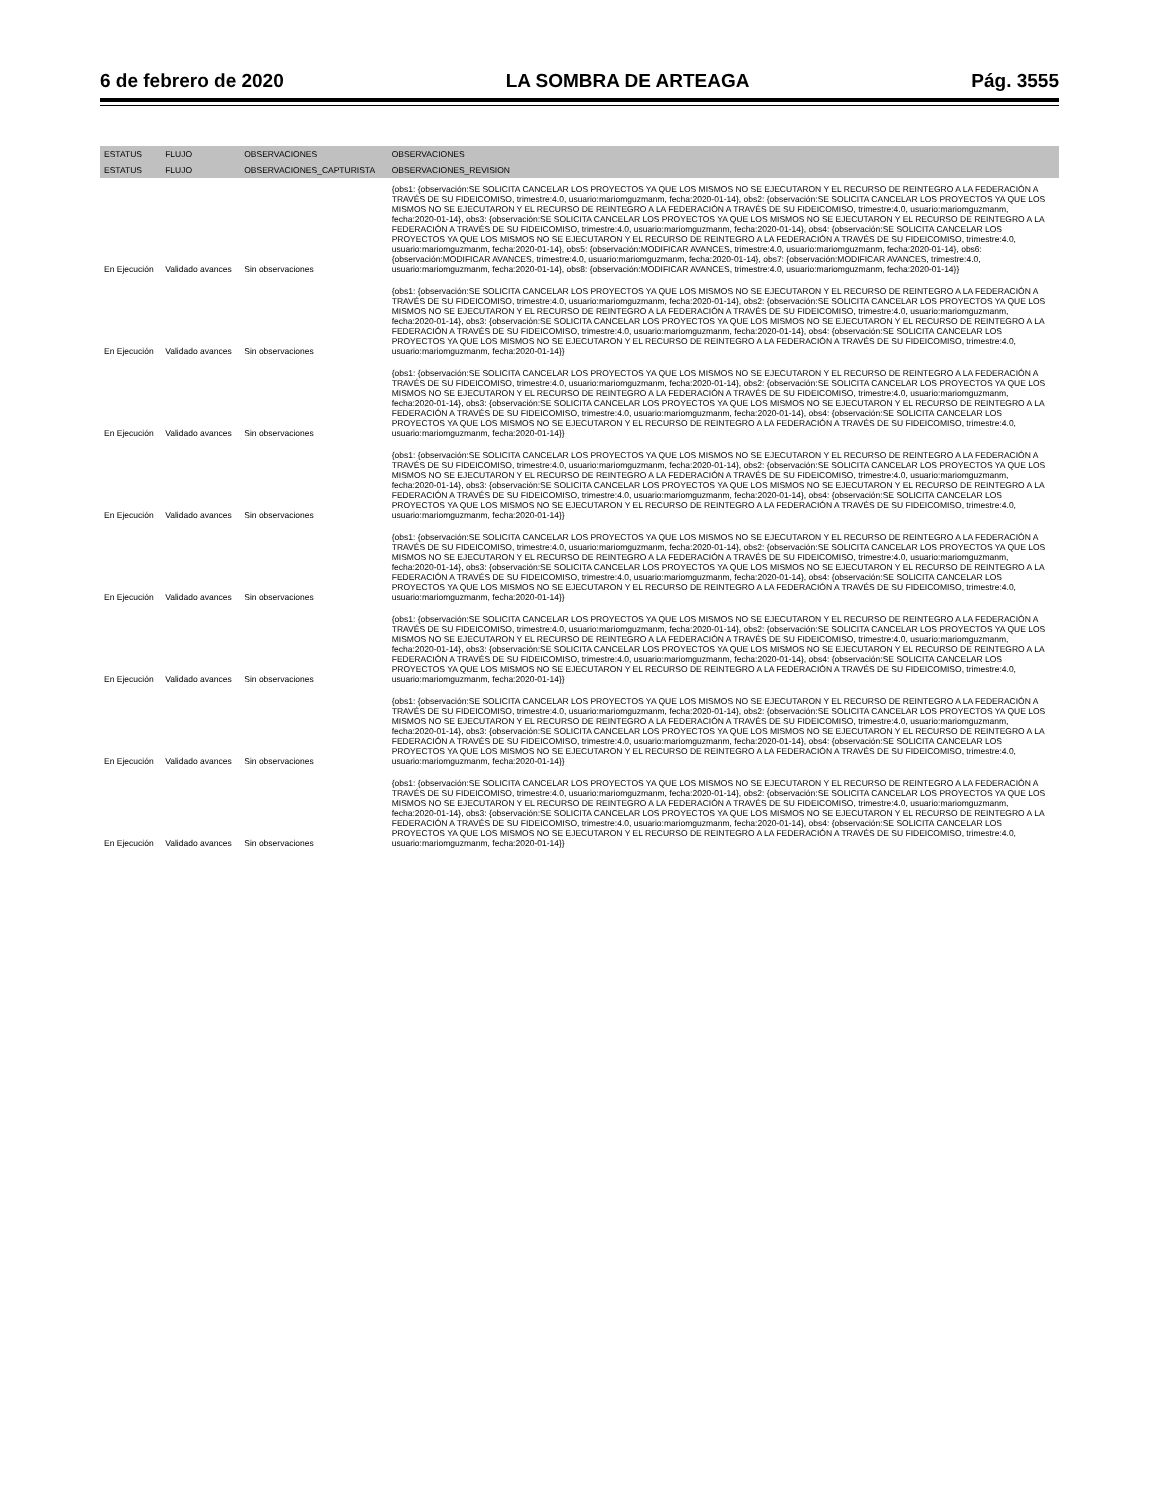6 de febrero de 2020 LA SOMBRA DE ARTEAGA Pág. 3555
| ESTATUS | FLUJO | OBSERVACIONES | OBSERVACIONES |
| --- | --- | --- | --- |
| ESTATUS | FLUJO | OBSERVACIONES_CAPTURISTA | OBSERVACIONES_REVISION |
| En Ejecución | Validado avances | Sin observaciones | {obs1: {observación:SE SOLICITA CANCELAR LOS PROYECTOS YA QUE LOS MISMOS NO SE EJECUTARON Y EL RECURSO DE REINTEGRO A LA FEDERACIÓN A TRAVÉS DE SU FIDEICOMISO, trimestre:4.0, usuario:mariomguzmanm, fecha:2020-01-14}, obs2: {observación:SE SOLICITA CANCELAR LOS PROYECTOS YA QUE LOS MISMOS NO SE EJECUTARON Y EL RECURSO DE REINTEGRO A LA FEDERACIÓN A TRAVÉS DE SU FIDEICOMISO, trimestre:4.0, usuario:mariomguzmanm, fecha:2020-01-14}, obs3: {observación:SE SOLICITA CANCELAR LOS PROYECTOS YA QUE LOS MISMOS NO SE EJECUTARON Y EL RECURSO DE REINTEGRO A LA FEDERACIÓN A TRAVÉS DE SU FIDEICOMISO, trimestre:4.0, usuario:mariomguzmanm, fecha:2020-01-14}, obs4: {observación:SE SOLICITA CANCELAR LOS PROYECTOS YA QUE LOS MISMOS NO SE EJECUTARON Y EL RECURSO DE REINTEGRO A LA FEDERACIÓN A TRAVÉS DE SU FIDEICOMISO, trimestre:4.0, usuario:mariomguzmanm, fecha:2020-01-14}, obs5: {observación:MODIFICAR AVANCES, trimestre:4.0, usuario:mariomguzmanm, fecha:2020-01-14}, obs6: {observación:MODIFICAR AVANCES, trimestre:4.0, usuario:mariomguzmanm, fecha:2020-01-14}, obs7: {observación:MODIFICAR AVANCES, trimestre:4.0, usuario:mariomguzmanm, fecha:2020-01-14}, obs8: {observación:MODIFICAR AVANCES, trimestre:4.0, usuario:mariomguzmanm, fecha:2020-01-14}} |
| En Ejecución | Validado avances | Sin observaciones | {obs1: {observación:SE SOLICITA CANCELAR LOS PROYECTOS YA QUE LOS MISMOS NO SE EJECUTARON Y EL RECURSO DE REINTEGRO A LA FEDERACIÓN A TRAVÉS DE SU FIDEICOMISO, trimestre:4.0, usuario:mariomguzmanm, fecha:2020-01-14}, obs2: {observación:SE SOLICITA CANCELAR LOS PROYECTOS YA QUE LOS MISMOS NO SE EJECUTARON Y EL RECURSO DE REINTEGRO A LA FEDERACIÓN A TRAVÉS DE SU FIDEICOMISO, trimestre:4.0, usuario:mariomguzmanm, fecha:2020-01-14}, obs3: {observación:SE SOLICITA CANCELAR LOS PROYECTOS YA QUE LOS MISMOS NO SE EJECUTARON Y EL RECURSO DE REINTEGRO A LA FEDERACIÓN A TRAVÉS DE SU FIDEICOMISO, trimestre:4.0, usuario:mariomguzmanm, fecha:2020-01-14}, obs4: {observación:SE SOLICITA CANCELAR LOS PROYECTOS YA QUE LOS MISMOS NO SE EJECUTARON Y EL RECURSO DE REINTEGRO A LA FEDERACIÓN A TRAVÉS DE SU FIDEICOMISO, trimestre:4.0, usuario:mariomguzmanm, fecha:2020-01-14}} |
| En Ejecución | Validado avances | Sin observaciones | {obs1: {observación:SE SOLICITA CANCELAR LOS PROYECTOS YA QUE LOS MISMOS NO SE EJECUTARON Y EL RECURSO DE REINTEGRO A LA FEDERACIÓN A TRAVÉS DE SU FIDEICOMISO, trimestre:4.0, usuario:mariomguzmanm, fecha:2020-01-14}, obs2: {observación:SE SOLICITA CANCELAR LOS PROYECTOS YA QUE LOS MISMOS NO SE EJECUTARON Y EL RECURSO DE REINTEGRO A LA FEDERACIÓN A TRAVÉS DE SU FIDEICOMISO, trimestre:4.0, usuario:mariomguzmanm, fecha:2020-01-14}, obs3: {observación:SE SOLICITA CANCELAR LOS PROYECTOS YA QUE LOS MISMOS NO SE EJECUTARON Y EL RECURSO DE REINTEGRO A LA FEDERACIÓN A TRAVÉS DE SU FIDEICOMISO, trimestre:4.0, usuario:mariomguzmanm, fecha:2020-01-14}, obs4: {observación:SE SOLICITA CANCELAR LOS PROYECTOS YA QUE LOS MISMOS NO SE EJECUTARON Y EL RECURSO DE REINTEGRO A LA FEDERACIÓN A TRAVÉS DE SU FIDEICOMISO, trimestre:4.0, usuario:mariomguzmanm, fecha:2020-01-14}} |
| En Ejecución | Validado avances | Sin observaciones | {obs1: {observación:SE SOLICITA CANCELAR LOS PROYECTOS YA QUE LOS MISMOS NO SE EJECUTARON Y EL RECURSO DE REINTEGRO A LA FEDERACIÓN A TRAVÉS DE SU FIDEICOMISO, trimestre:4.0, usuario:mariomguzmanm, fecha:2020-01-14}, obs2: {observación:SE SOLICITA CANCELAR LOS PROYECTOS YA QUE LOS MISMOS NO SE EJECUTARON Y EL RECURSO DE REINTEGRO A LA FEDERACIÓN A TRAVÉS DE SU FIDEICOMISO, trimestre:4.0, usuario:mariomguzmanm, fecha:2020-01-14}, obs3: {observación:SE SOLICITA CANCELAR LOS PROYECTOS YA QUE LOS MISMOS NO SE EJECUTARON Y EL RECURSO DE REINTEGRO A LA FEDERACIÓN A TRAVÉS DE SU FIDEICOMISO, trimestre:4.0, usuario:mariomguzmanm, fecha:2020-01-14}, obs4: {observación:SE SOLICITA CANCELAR LOS PROYECTOS YA QUE LOS MISMOS NO SE EJECUTARON Y EL RECURSO DE REINTEGRO A LA FEDERACIÓN A TRAVÉS DE SU FIDEICOMISO, trimestre:4.0, usuario:mariomguzmanm, fecha:2020-01-14}} |
| En Ejecución | Validado avances | Sin observaciones | {obs1: {observación:SE SOLICITA CANCELAR LOS PROYECTOS YA QUE LOS MISMOS NO SE EJECUTARON Y EL RECURSO DE REINTEGRO A LA FEDERACIÓN A TRAVÉS DE SU FIDEICOMISO, trimestre:4.0, usuario:mariomguzmanm, fecha:2020-01-14}, obs2: {observación:SE SOLICITA CANCELAR LOS PROYECTOS YA QUE LOS MISMOS NO SE EJECUTARON Y EL RECURSO DE REINTEGRO A LA FEDERACIÓN A TRAVÉS DE SU FIDEICOMISO, trimestre:4.0, usuario:mariomguzmanm, fecha:2020-01-14}, obs3: {observación:SE SOLICITA CANCELAR LOS PROYECTOS YA QUE LOS MISMOS NO SE EJECUTARON Y EL RECURSO DE REINTEGRO A LA FEDERACIÓN A TRAVÉS DE SU FIDEICOMISO, trimestre:4.0, usuario:mariomguzmanm, fecha:2020-01-14}, obs4: {observación:SE SOLICITA CANCELAR LOS PROYECTOS YA QUE LOS MISMOS NO SE EJECUTARON Y EL RECURSO DE REINTEGRO A LA FEDERACIÓN A TRAVÉS DE SU FIDEICOMISO, trimestre:4.0, usuario:mariomguzmanm, fecha:2020-01-14}} |
| En Ejecución | Validado avances | Sin observaciones | {obs1: {observación:SE SOLICITA CANCELAR LOS PROYECTOS YA QUE LOS MISMOS NO SE EJECUTARON Y EL RECURSO DE REINTEGRO A LA FEDERACIÓN A TRAVÉS DE SU FIDEICOMISO, trimestre:4.0, usuario:mariomguzmanm, fecha:2020-01-14}, obs2: {observación:SE SOLICITA CANCELAR LOS PROYECTOS YA QUE LOS MISMOS NO SE EJECUTARON Y EL RECURSO DE REINTEGRO A LA FEDERACIÓN A TRAVÉS DE SU FIDEICOMISO, trimestre:4.0, usuario:mariomguzmanm, fecha:2020-01-14}, obs3: {observación:SE SOLICITA CANCELAR LOS PROYECTOS YA QUE LOS MISMOS NO SE EJECUTARON Y EL RECURSO DE REINTEGRO A LA FEDERACIÓN A TRAVÉS DE SU FIDEICOMISO, trimestre:4.0, usuario:mariomguzmanm, fecha:2020-01-14}, obs4: {observación:SE SOLICITA CANCELAR LOS PROYECTOS YA QUE LOS MISMOS NO SE EJECUTARON Y EL RECURSO DE REINTEGRO A LA FEDERACIÓN A TRAVÉS DE SU FIDEICOMISO, trimestre:4.0, usuario:mariomguzmanm, fecha:2020-01-14}} |
| En Ejecución | Validado avances | Sin observaciones | {obs1: {observación:SE SOLICITA CANCELAR LOS PROYECTOS YA QUE LOS MISMOS NO SE EJECUTARON Y EL RECURSO DE REINTEGRO A LA FEDERACIÓN A TRAVÉS DE SU FIDEICOMISO, trimestre:4.0, usuario:mariomguzmanm, fecha:2020-01-14}, obs2: {observación:SE SOLICITA CANCELAR LOS PROYECTOS YA QUE LOS MISMOS NO SE EJECUTARON Y EL RECURSO DE REINTEGRO A LA FEDERACIÓN A TRAVÉS DE SU FIDEICOMISO, trimestre:4.0, usuario:mariomguzmanm, fecha:2020-01-14}, obs3: {observación:SE SOLICITA CANCELAR LOS PROYECTOS YA QUE LOS MISMOS NO SE EJECUTARON Y EL RECURSO DE REINTEGRO A LA FEDERACIÓN A TRAVÉS DE SU FIDEICOMISO, trimestre:4.0, usuario:mariomguzmanm, fecha:2020-01-14}, obs4: {observación:SE SOLICITA CANCELAR LOS PROYECTOS YA QUE LOS MISMOS NO SE EJECUTARON Y EL RECURSO DE REINTEGRO A LA FEDERACIÓN A TRAVÉS DE SU FIDEICOMISO, trimestre:4.0, usuario:mariomguzmanm, fecha:2020-01-14}} |
| En Ejecución | Validado avances | Sin observaciones | {obs1: {observación:SE SOLICITA CANCELAR LOS PROYECTOS YA QUE LOS MISMOS NO SE EJECUTARON Y EL RECURSO DE REINTEGRO A LA FEDERACIÓN A TRAVÉS DE SU FIDEICOMISO, trimestre:4.0, usuario:mariomguzmanm, fecha:2020-01-14}, obs2: {observación:SE SOLICITA CANCELAR LOS PROYECTOS YA QUE LOS MISMOS NO SE EJECUTARON Y EL RECURSO DE REINTEGRO A LA FEDERACIÓN A TRAVÉS DE SU FIDEICOMISO, trimestre:4.0, usuario:mariomguzmanm, fecha:2020-01-14}, obs3: {observación:SE SOLICITA CANCELAR LOS PROYECTOS YA QUE LOS MISMOS NO SE EJECUTARON Y EL RECURSO DE REINTEGRO A LA FEDERACIÓN A TRAVÉS DE SU FIDEICOMISO, trimestre:4.0, usuario:mariomguzmanm, fecha:2020-01-14}, obs4: {observación:SE SOLICITA CANCELAR LOS PROYECTOS YA QUE LOS MISMOS NO SE EJECUTARON Y EL RECURSO DE REINTEGRO A LA FEDERACIÓN A TRAVÉS DE SU FIDEICOMISO, trimestre:4.0, usuario:mariomguzmanm, fecha:2020-01-14}} |